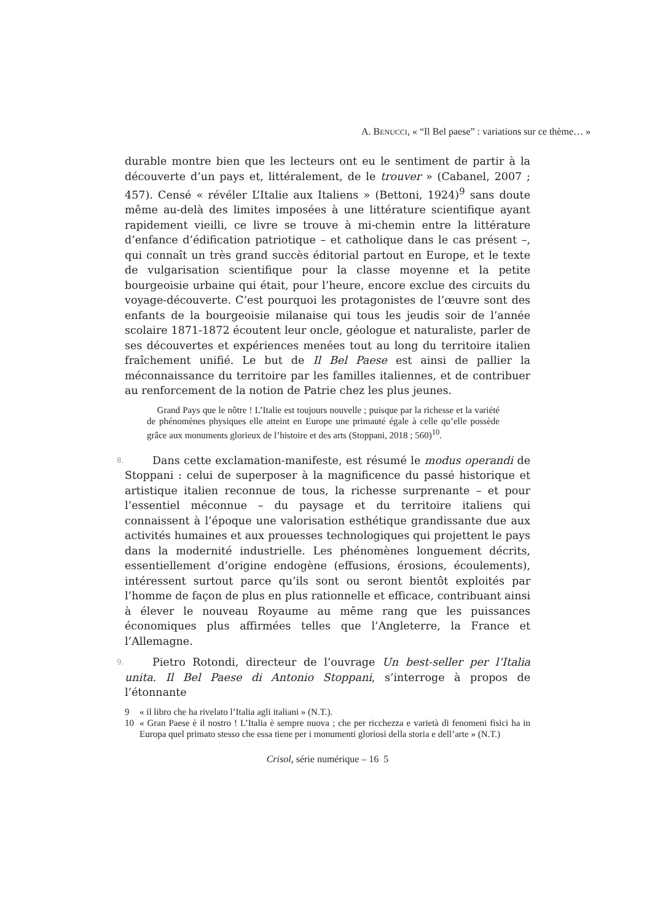A. BENUCCI, « “Il Bel paese” : variations sur ce thème… »
durable montre bien que les lecteurs ont eu le sentiment de partir à la découverte d’un pays et, littéralement, de le trouver » (Cabanel, 2007 ; 457). Censé « révéler L’Italie aux Italiens » (Bettoni, 1924)<sup>9</sup> sans doute même au-delà des limites imposées à une littérature scientifique ayant rapidement vieilli, ce livre se trouve à mi-chemin entre la littérature d’enfance d’édification patriotique – et catholique dans le cas présent –, qui connaît un très grand succès éditorial partout en Europe, et le texte de vulgarisation scientifique pour la classe moyenne et la petite bourgeoisie urbaine qui était, pour l’heure, encore exclue des circuits du voyage-découverte. C’est pourquoi les protagonistes de l’œuvre sont des enfants de la bourgeoisie milanaise qui tous les jeudis soir de l’année scolaire 1871-1872 écoutent leur oncle, géologue et naturaliste, parler de ses découvertes et expériences menées tout au long du territoire italien fraîchement unifié. Le but de Il Bel Paese est ainsi de pallier la méconnaissance du territoire par les familles italiennes, et de contribuer au renforcement de la notion de Patrie chez les plus jeunes.
Grand Pays que le nôtre ! L’Italie est toujours nouvelle ; puisque par la richesse et la variété de phénomènes physiques elle atteint en Europe une primauté égale à celle qu’elle possède grâce aux monuments glorieux de l’histoire et des arts (Stoppani, 2018 ; 560)<sup>10</sup>.
8. Dans cette exclamation-manifeste, est résumé le modus operandi de Stoppani : celui de superposer à la magnificence du passé historique et artistique italien reconnue de tous, la richesse surprenante – et pour l’essentiel méconnue – du paysage et du territoire italiens qui connaissent à l’époque une valorisation esthétique grandissante due aux activités humaines et aux prouesses technologiques qui projettent le pays dans la modernité industrielle. Les phénomènes longuement décrits, essentiellement d’origine endogène (effusions, érosions, écoulements), intéressent surtout parce qu’ils sont ou seront bientôt exploités par l’homme de façon de plus en plus rationnelle et efficace, contribuant ainsi à élever le nouveau Royaume au même rang que les puissances économiques plus affirmées telles que l’Angleterre, la France et l’Allemagne.
9. Pietro Rotondi, directeur de l’ouvrage Un best-seller per l’Italia unita. Il Bel Paese di Antonio Stoppani, s’interroge à propos de l’étonnante
9 « il libro che ha rivelato l’Italia agli italiani » (N.T.).
10 « Gran Paese è il nostro ! L’Italia è sempre nuova ; che per ricchezza e varietà di fenomeni fisici ha in Europa quel primato stesso che essa tiene per i monumenti gloriosi della storia e dell’arte » (N.T.)
Crisol, série numérique – 16 5